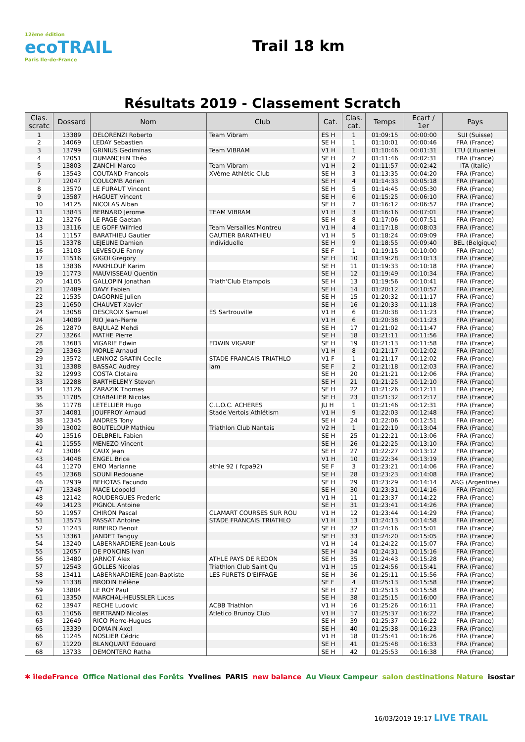12ème édition
ecoTRAIL
Paris Ile-de-France
Trail 18 km
Résultats 2019 - Classement Scratch
| Clas. scratc | Dossard | Nom | Club | Cat. | Clas. cat. | Temps | Ecart / 1er | Pays |
| --- | --- | --- | --- | --- | --- | --- | --- | --- |
| 1 | 13389 | DELORENZI Roberto | Team Vibram | ES H | 1 | 01:09:15 | 00:00:00 | SUI (Suisse) |
| 2 | 14069 | LEDAY Sebastien | | SE H | 1 | 01:10:01 | 00:00:46 | FRA (France) |
| 3 | 13799 | GRINIUS Gediminas | Team VIBRAM | V1 H | 1 | 01:10:46 | 00:01:31 | LTU (Lituanie) |
| 4 | 12051 | DUMANCHIN Théo | | SE H | 2 | 01:11:46 | 00:02:31 | FRA (France) |
| 5 | 13803 | ZANCHI Marco | Team Vibram | V1 H | 2 | 01:11:57 | 00:02:42 | ITA (Italie) |
| 6 | 13543 | COUTAND Francois | XVème Athlétic Club | SE H | 3 | 01:13:35 | 00:04:20 | FRA (France) |
| 7 | 12047 | COULOMB Adrien | | SE H | 4 | 01:14:33 | 00:05:18 | FRA (France) |
| 8 | 13570 | LE FURAUT Vincent | | SE H | 5 | 01:14:45 | 00:05:30 | FRA (France) |
| 9 | 13587 | HAGUET Vincent | | SE H | 6 | 01:15:25 | 00:06:10 | FRA (France) |
| 10 | 14125 | NICOLAS Alban | | SE H | 7 | 01:16:12 | 00:06:57 | FRA (France) |
| 11 | 13843 | BERNARD Jerome | TEAM VIBRAM | V1 H | 3 | 01:16:16 | 00:07:01 | FRA (France) |
| 12 | 13276 | LE PAGE Gaetan | | SE H | 8 | 01:17:06 | 00:07:51 | FRA (France) |
| 13 | 13116 | LE GOFF Wilfried | Team Versailles Montreu | V1 H | 4 | 01:17:18 | 00:08:03 | FRA (France) |
| 14 | 11157 | BARATHIEU Gautier | GAUTIER BARATHIEU | V1 H | 5 | 01:18:24 | 00:09:09 | FRA (France) |
| 15 | 13378 | LEJEUNE Damien | Individuelle | SE H | 9 | 01:18:55 | 00:09:40 | BEL (Belgique) |
| 16 | 13103 | LEVESQUE Fanny | | SE F | 1 | 01:19:15 | 00:10:00 | FRA (France) |
| 17 | 11516 | GIGOI Gregory | | SE H | 10 | 01:19:28 | 00:10:13 | FRA (France) |
| 18 | 13836 | MAKHLOUF Karim | | SE H | 11 | 01:19:33 | 00:10:18 | FRA (France) |
| 19 | 11773 | MAUVISSEAU Quentin | | SE H | 12 | 01:19:49 | 00:10:34 | FRA (France) |
| 20 | 14105 | GALLOPIN Jonathan | Triath'Club Etampois | SE H | 13 | 01:19:56 | 00:10:41 | FRA (France) |
| 21 | 12489 | DAVY Fabien | | SE H | 14 | 01:20:12 | 00:10:57 | FRA (France) |
| 22 | 11535 | DAGORNE Julien | | SE H | 15 | 01:20:32 | 00:11:17 | FRA (France) |
| 23 | 11650 | CHAUVET Xavier | | SE H | 16 | 01:20:33 | 00:11:18 | FRA (France) |
| 24 | 13058 | DESCROIX Samuel | ES Sartrouville | V1 H | 6 | 01:20:38 | 00:11:23 | FRA (France) |
| 24 | 14089 | RIO Jean-Pierre | | V1 H | 6 | 01:20:38 | 00:11:23 | FRA (France) |
| 26 | 12870 | BAJULAZ Mehdi | | SE H | 17 | 01:21:02 | 00:11:47 | FRA (France) |
| 27 | 13264 | MATHE Pierre | | SE H | 18 | 01:21:11 | 00:11:56 | FRA (France) |
| 28 | 13683 | VIGARIE Edwin | EDWIN VIGARIE | SE H | 19 | 01:21:13 | 00:11:58 | FRA (France) |
| 29 | 13363 | MORLE Arnaud | | V1 H | 8 | 01:21:17 | 00:12:02 | FRA (France) |
| 29 | 13572 | LENNOZ GRATIN Cecile | STADE FRANCAIS TRIATHLO | V1 F | 1 | 01:21:17 | 00:12:02 | FRA (France) |
| 31 | 13388 | BASSAC Audrey | lam | SE F | 2 | 01:21:18 | 00:12:03 | FRA (France) |
| 32 | 12993 | COSTA Clotaire | | SE H | 20 | 01:21:21 | 00:12:06 | FRA (France) |
| 33 | 12288 | BARTHELEMY Steven | | SE H | 21 | 01:21:25 | 00:12:10 | FRA (France) |
| 34 | 13126 | ZARAZIK Thomas | | SE H | 22 | 01:21:26 | 00:12:11 | FRA (France) |
| 35 | 11785 | CHABALIER Nicolas | | SE H | 23 | 01:21:32 | 00:12:17 | FRA (France) |
| 36 | 11778 | LETELLIER Hugo | C.L.O.C. ACHERES | JU H | 1 | 01:21:46 | 00:12:31 | FRA (France) |
| 37 | 14081 | JOUFFROY Arnaud | Stade Vertois Athlétism | V1 H | 9 | 01:22:03 | 00:12:48 | FRA (France) |
| 38 | 12345 | ANDRES Tony | | SE H | 24 | 01:22:06 | 00:12:51 | FRA (France) |
| 39 | 13002 | BOUTELOUP Mathieu | Triathlon Club Nantais | V2 H | 1 | 01:22:19 | 00:13:04 | FRA (France) |
| 40 | 13516 | DELBREIL Fabien | | SE H | 25 | 01:22:21 | 00:13:06 | FRA (France) |
| 41 | 11555 | MENEZO Vincent | | SE H | 26 | 01:22:25 | 00:13:10 | FRA (France) |
| 42 | 13084 | CAUX Jean | | SE H | 27 | 01:22:27 | 00:13:12 | FRA (France) |
| 43 | 14048 | ENGEL Brice | | V1 H | 10 | 01:22:34 | 00:13:19 | FRA (France) |
| 44 | 11270 | EMO Marianne | athle 92 ( fcpa92) | SE F | 3 | 01:23:21 | 00:14:06 | FRA (France) |
| 45 | 12368 | SOUNI Redouane | | SE H | 28 | 01:23:23 | 00:14:08 | FRA (France) |
| 46 | 12939 | BEHOTAS Facundo | | SE H | 29 | 01:23:29 | 00:14:14 | ARG (Argentine) |
| 47 | 13348 | MACE Léopold | | SE H | 30 | 01:23:31 | 00:14:16 | FRA (France) |
| 48 | 12142 | ROUDERGUES Frederic | | V1 H | 11 | 01:23:37 | 00:14:22 | FRA (France) |
| 49 | 14123 | PIGNOL Antoine | | SE H | 31 | 01:23:41 | 00:14:26 | FRA (France) |
| 50 | 11957 | CHIRON Pascal | CLAMART COURSES SUR ROU | V1 H | 12 | 01:23:44 | 00:14:29 | FRA (France) |
| 51 | 13573 | PASSAT Antoine | STADE FRANCAIS TRIATHLO | V1 H | 13 | 01:24:13 | 00:14:58 | FRA (France) |
| 52 | 11243 | RIBEIRO Benoit | | SE H | 32 | 01:24:16 | 00:15:01 | FRA (France) |
| 53 | 13361 | JANDET Tanguy | | SE H | 33 | 01:24:20 | 00:15:05 | FRA (France) |
| 54 | 13240 | LABERNARDIERE Jean-Louis | | V1 H | 14 | 01:24:22 | 00:15:07 | FRA (France) |
| 55 | 12057 | DE PONCINS Ivan | | SE H | 34 | 01:24:31 | 00:15:16 | FRA (France) |
| 56 | 13480 | JARNOT Alex | ATHLE PAYS DE REDON | SE H | 35 | 01:24:43 | 00:15:28 | FRA (France) |
| 57 | 12543 | GOLLES Nicolas | Triathlon Club Saint Qu | V1 H | 15 | 01:24:56 | 00:15:41 | FRA (France) |
| 58 | 13411 | LABERNARDIERE Jean-Baptiste | LES FURETS D'EIFFAGE | SE H | 36 | 01:25:11 | 00:15:56 | FRA (France) |
| 59 | 11338 | BRODIN Hélène | | SE F | 4 | 01:25:13 | 00:15:58 | FRA (France) |
| 59 | 13804 | LE ROY Paul | | SE H | 37 | 01:25:13 | 00:15:58 | FRA (France) |
| 61 | 13350 | MARCHAL-HEUSSLER Lucas | | SE H | 38 | 01:25:15 | 00:16:00 | FRA (France) |
| 62 | 13947 | RECHE Ludovic | ACBB Triathlon | V1 H | 16 | 01:25:26 | 00:16:11 | FRA (France) |
| 63 | 11056 | BERTRAND Nicolas | Atletico Brunoy Club | V1 H | 17 | 01:25:37 | 00:16:22 | FRA (France) |
| 63 | 12649 | RICO Pierre-Hugues | | SE H | 39 | 01:25:37 | 00:16:22 | FRA (France) |
| 65 | 13339 | DOMAIN Axel | | SE H | 40 | 01:25:38 | 00:16:23 | FRA (France) |
| 66 | 11245 | NOSLIER Cédric | | V1 H | 18 | 01:25:41 | 00:16:26 | FRA (France) |
| 67 | 11220 | BLANQUART Edouard | | SE H | 41 | 01:25:48 | 00:16:33 | FRA (France) |
| 68 | 13733 | DEMONTERO Ratha | | SE H | 42 | 01:25:53 | 00:16:38 | FRA (France) |
✱ îledeFrance Office National des Forêts Yvelines PARIS new balance Au Vieux Campeur salon destinations Nature isostar
16/03/2019 19:17 LIVE TRAIL